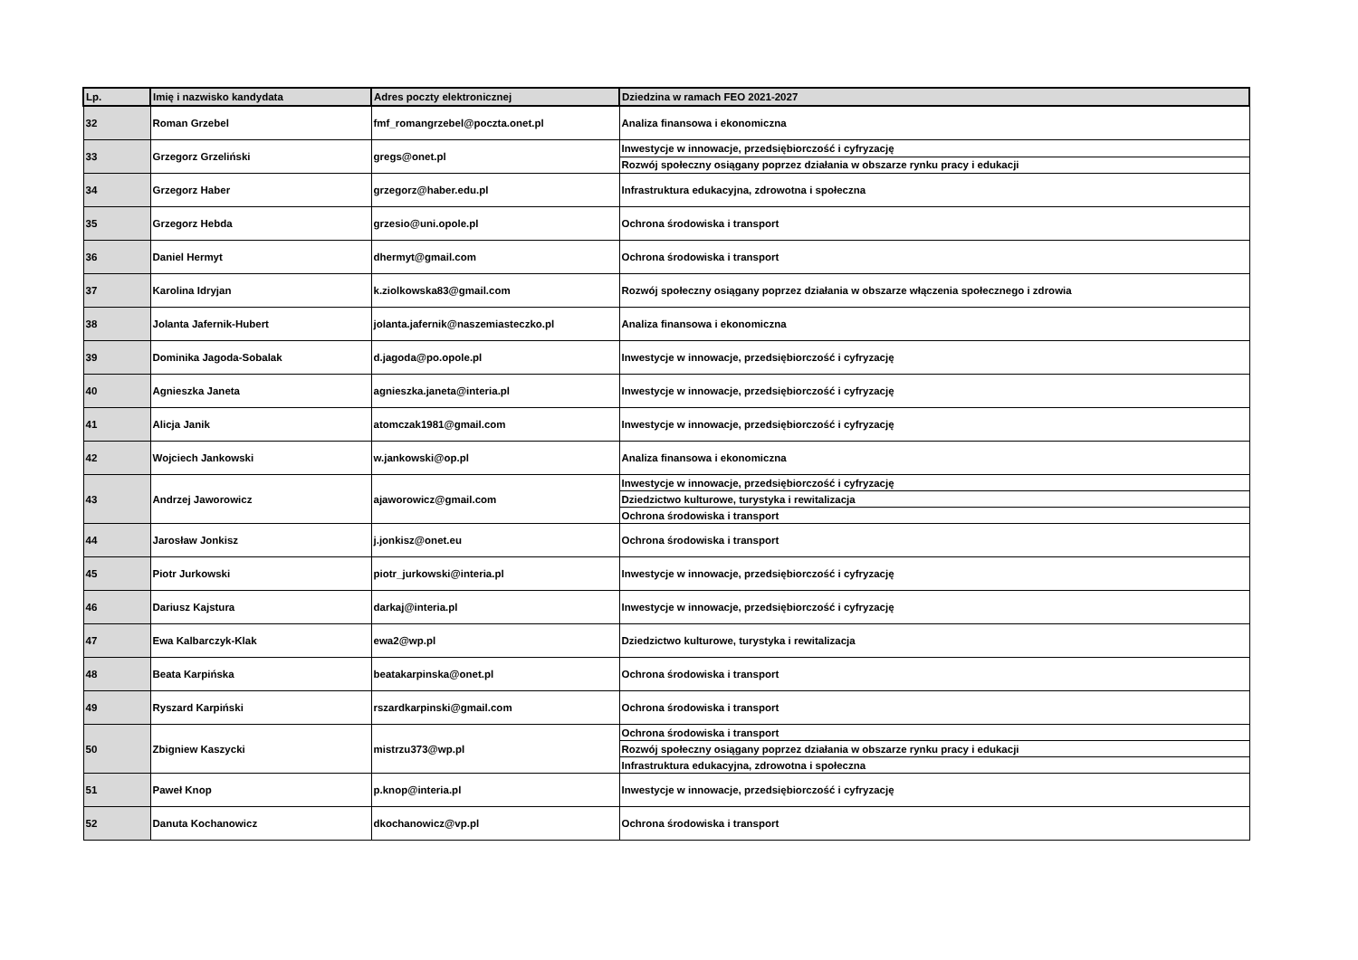| Lp. | Imię i nazwisko kandydata | Adres poczty elektronicznej | Dziedzina w ramach FEO 2021-2027 |
| --- | --- | --- | --- |
| 32 | Roman Grzebel | fmf_romangrzebel@poczta.onet.pl | Analiza finansowa i ekonomiczna |
| 33 | Grzegorz Grzeliński | gregs@onet.pl | Inwestycje w innowacje, przedsiębiorczość i cyfryzację |
| | | | Rozwój społeczny osiągany poprzez działania w obszarze rynku pracy i edukacji |
| 34 | Grzegorz Haber | grzegorz@haber.edu.pl | Infrastruktura edukacyjna, zdrowotna i społeczna |
| 35 | Grzegorz Hebda | grzesio@uni.opole.pl | Ochrona środowiska i transport |
| 36 | Daniel Hermyt | dhermyt@gmail.com | Ochrona środowiska i transport |
| 37 | Karolina Idryjan | k.ziolkowska83@gmail.com | Rozwój społeczny osiągany poprzez działania w obszarze włączenia społecznego i zdrowia |
| 38 | Jolanta Jafernik-Hubert | jolanta.jafernik@naszemiasteczko.pl | Analiza finansowa i ekonomiczna |
| 39 | Dominika Jagoda-Sobalak | d.jagoda@po.opole.pl | Inwestycje w innowacje, przedsiębiorczość i cyfryzację |
| 40 | Agnieszka Janeta | agnieszka.janeta@interia.pl | Inwestycje w innowacje, przedsiębiorczość i cyfryzację |
| 41 | Alicja Janik | atomczak1981@gmail.com | Inwestycje w innowacje, przedsiębiorczość i cyfryzację |
| 42 | Wojciech Jankowski | w.jankowski@op.pl | Analiza finansowa i ekonomiczna |
| 43 | Andrzej Jaworowicz | ajaworowicz@gmail.com | Inwestycje w innowacje, przedsiębiorczość i cyfryzację |
| | | | Dziedzictwo kulturowe, turystyka i rewitalizacja |
| | | | Ochrona środowiska i transport |
| 44 | Jarosław Jonkisz | j.jonkisz@onet.eu | Ochrona środowiska i transport |
| 45 | Piotr Jurkowski | piotr_jurkowski@interia.pl | Inwestycje w innowacje, przedsiębiorczość i cyfryzację |
| 46 | Dariusz Kajstura | darkaj@interia.pl | Inwestycje w innowacje, przedsiębiorczość i cyfryzację |
| 47 | Ewa Kalbarczyk-Klak | ewa2@wp.pl | Dziedzictwo kulturowe, turystyka i rewitalizacja |
| 48 | Beata Karpińska | beatakarpinska@onet.pl | Ochrona środowiska i transport |
| 49 | Ryszard Karpiński | rszardkarpinski@gmail.com | Ochrona środowiska i transport |
| 50 | Zbigniew Kaszycki | mistrzu373@wp.pl | Ochrona środowiska i transport |
| | | | Rozwój społeczny osiągany poprzez działania w obszarze rynku pracy i edukacji |
| | | | Infrastruktura edukacyjna, zdrowotna i społeczna |
| 51 | Paweł Knop | p.knop@interia.pl | Inwestycje w innowacje, przedsiębiorczość i cyfryzację |
| 52 | Danuta Kochanowicz | dkochanowicz@vp.pl | Ochrona środowiska i transport |